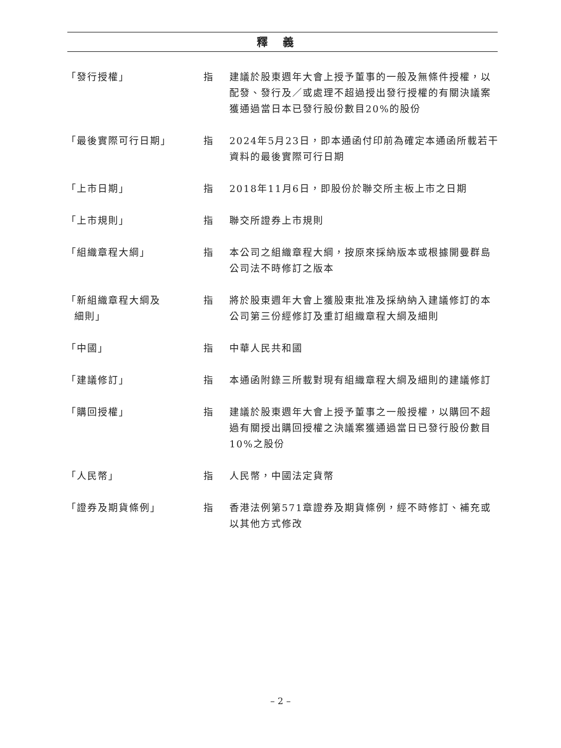釋義
| 「發行授權」 | 指 | 建議於股東週年大會上授予董事的一般及無條件授權，以配發、發行及／或處理不超過授出發行授權的有關決議案獲通過當日本已發行股份數目20%的股份 |
| 「最後實際可行日期」 | 指 | 2024年5月23日，即本通函付印前為確定本通函所載若干資料的最後實際可行日期 |
| 「上市日期」 | 指 | 2018年11月6日，即股份於聯交所主板上市之日期 |
| 「上市規則」 | 指 | 聯交所證券上市規則 |
| 「組織章程大綱」 | 指 | 本公司之組織章程大綱，按原來採納版本或根據開曼群島公司法不時修訂之版本 |
| 「新組織章程大綱及 細則」 | 指 | 將於股東週年大會上獲股東批准及採納納入建議修訂的本公司第三份經修訂及重訂組織章程大綱及細則 |
| 「中國」 | 指 | 中華人民共和國 |
| 「建議修訂」 | 指 | 本通函附錄三所載對現有組織章程大綱及細則的建議修訂 |
| 「購回授權」 | 指 | 建議於股東週年大會上授予董事之一般授權，以購回不超過有關授出購回授權之決議案獲通過當日已發行股份數目10%之股份 |
| 「人民幣」 | 指 | 人民幣，中國法定貨幣 |
| 「證券及期貨條例」 | 指 | 香港法例第571章證券及期貨條例，經不時修訂、補充或以其他方式修改 |
– 2 –